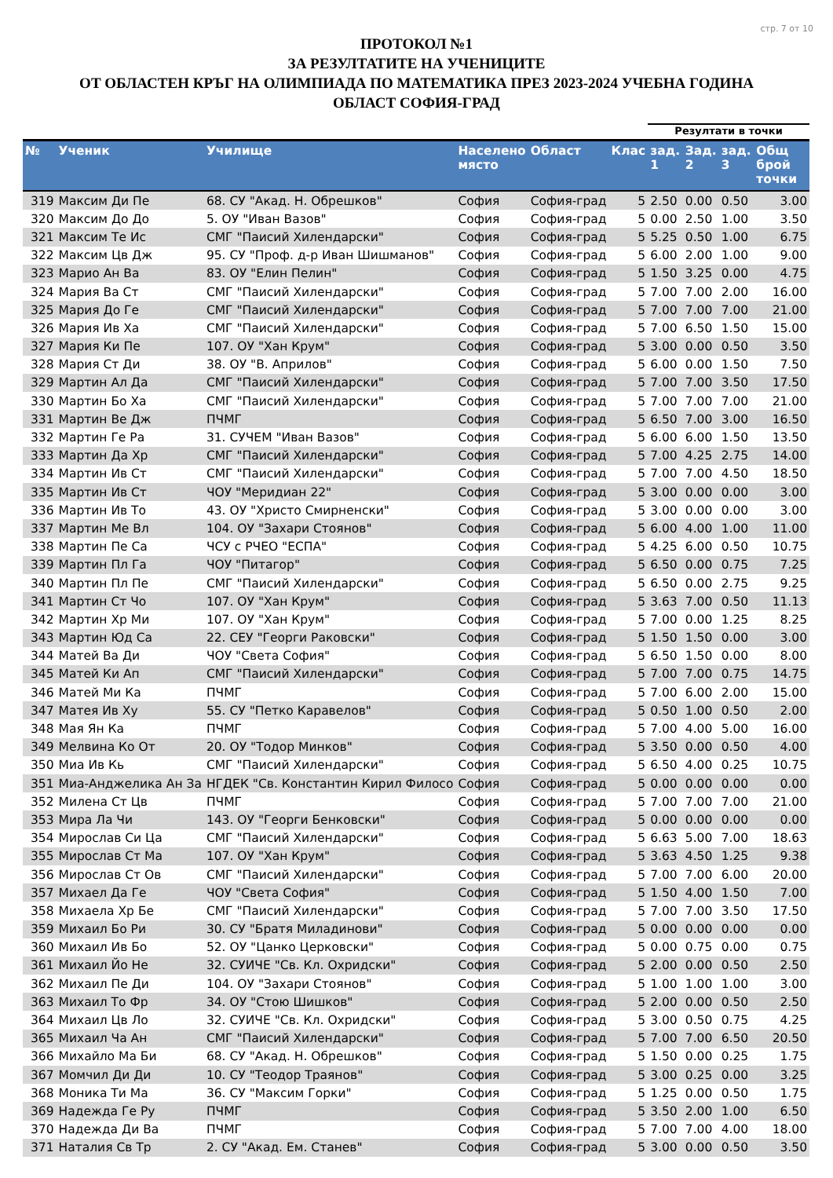стр. 7 от 10
ПРОТОКОЛ №1
ЗА РЕЗУЛТАТИТЕ НА УЧЕНИЦИТЕ
ОТ ОБЛАСТЕН КРЪГ НА ОЛИМПИАДА ПО МАТЕМАТИКА ПРЕЗ 2023-2024 УЧЕБНА ГОДИНА
ОБЛАСТ СОФИЯ-ГРАД
| | | | | | | Резултати в точки | | | |
| --- | --- | --- | --- | --- | --- | --- | --- | --- | --- |
| № | Ученик | Училище | Населено място | Област | Клас | зад. 1 | Зад. 2 | зад. 3 | Общ брой точки |
| 319 | Максим Ди Пе | 68. СУ "Акад. Н. Обрешков" | София | София-град | 5 | 2.50 | 0.00 | 0.50 | 3.00 |
| 320 | Максим До До | 5. ОУ "Иван Вазов" | София | София-град | 5 | 0.00 | 2.50 | 1.00 | 3.50 |
| 321 | Максим Те Ис | СМГ "Паисий Хилендарски" | София | София-град | 5 | 5.25 | 0.50 | 1.00 | 6.75 |
| 322 | Максим Цв Дж | 95. СУ "Проф. д-р Иван Шишманов" | София | София-град | 5 | 6.00 | 2.00 | 1.00 | 9.00 |
| 323 | Марио Ан Ва | 83. ОУ "Елин Пелин" | София | София-град | 5 | 1.50 | 3.25 | 0.00 | 4.75 |
| 324 | Мария Ва Ст | СМГ "Паисий Хилендарски" | София | София-град | 5 | 7.00 | 7.00 | 2.00 | 16.00 |
| 325 | Мария До Ге | СМГ "Паисий Хилендарски" | София | София-град | 5 | 7.00 | 7.00 | 7.00 | 21.00 |
| 326 | Мария Ив Ха | СМГ "Паисий Хилендарски" | София | София-град | 5 | 7.00 | 6.50 | 1.50 | 15.00 |
| 327 | Мария Ки Пе | 107. ОУ "Хан Крум" | София | София-град | 5 | 3.00 | 0.00 | 0.50 | 3.50 |
| 328 | Мария Ст Ди | 38. ОУ "В. Априлов" | София | София-град | 5 | 6.00 | 0.00 | 1.50 | 7.50 |
| 329 | Мартин Ал Да | СМГ "Паисий Хилендарски" | София | София-град | 5 | 7.00 | 7.00 | 3.50 | 17.50 |
| 330 | Мартин Бо Ха | СМГ "Паисий Хилендарски" | София | София-град | 5 | 7.00 | 7.00 | 7.00 | 21.00 |
| 331 | Мартин Ве Дж | ПЧМГ | София | София-град | 5 | 6.50 | 7.00 | 3.00 | 16.50 |
| 332 | Мартин Ге Ра | 31. СУЧЕМ "Иван Вазов" | София | София-град | 5 | 6.00 | 6.00 | 1.50 | 13.50 |
| 333 | Мартин Да Хр | СМГ "Паисий Хилендарски" | София | София-град | 5 | 7.00 | 4.25 | 2.75 | 14.00 |
| 334 | Мартин Ив Ст | СМГ "Паисий Хилендарски" | София | София-град | 5 | 7.00 | 7.00 | 4.50 | 18.50 |
| 335 | Мартин Ив Ст | ЧОУ "Меридиан 22" | София | София-град | 5 | 3.00 | 0.00 | 0.00 | 3.00 |
| 336 | Мартин Ив То | 43. ОУ "Христо Смирненски" | София | София-град | 5 | 3.00 | 0.00 | 0.00 | 3.00 |
| 337 | Мартин Ме Вл | 104. ОУ "Захари Стоянов" | София | София-град | 5 | 6.00 | 4.00 | 1.00 | 11.00 |
| 338 | Мартин Пе Са | ЧСУ с РЧЕО "ЕСПА" | София | София-град | 5 | 4.25 | 6.00 | 0.50 | 10.75 |
| 339 | Мартин Пл Га | ЧОУ "Питагор" | София | София-град | 5 | 6.50 | 0.00 | 0.75 | 7.25 |
| 340 | Мартин Пл Пе | СМГ "Паисий Хилендарски" | София | София-град | 5 | 6.50 | 0.00 | 2.75 | 9.25 |
| 341 | Мартин Ст Чо | 107. ОУ "Хан Крум" | София | София-град | 5 | 3.63 | 7.00 | 0.50 | 11.13 |
| 342 | Мартин Хр Ми | 107. ОУ "Хан Крум" | София | София-град | 5 | 7.00 | 0.00 | 1.25 | 8.25 |
| 343 | Мартин Юд Са | 22. СЕУ "Георги Раковски" | София | София-град | 5 | 1.50 | 1.50 | 0.00 | 3.00 |
| 344 | Матей Ва Ди | ЧОУ "Света София" | София | София-град | 5 | 6.50 | 1.50 | 0.00 | 8.00 |
| 345 | Матей Ки Ап | СМГ "Паисий Хилендарски" | София | София-град | 5 | 7.00 | 7.00 | 0.75 | 14.75 |
| 346 | Матей Ми Ка | ПЧМГ | София | София-град | 5 | 7.00 | 6.00 | 2.00 | 15.00 |
| 347 | Матея Ив Ху | 55. СУ "Петко Каравелов" | София | София-град | 5 | 0.50 | 1.00 | 0.50 | 2.00 |
| 348 | Мая Ян Ка | ПЧМГ | София | София-град | 5 | 7.00 | 4.00 | 5.00 | 16.00 |
| 349 | Мелвина Ко От | 20. ОУ "Тодор Минков" | София | София-град | 5 | 3.50 | 0.00 | 0.50 | 4.00 |
| 350 | Миа Ив Кь | СМГ "Паисий Хилендарски" | София | София-град | 5 | 6.50 | 4.00 | 0.25 | 10.75 |
| 351 | Миа-Анджелика Ан За | НГДЕК "Св. Константин Кирил Филосо | София | София-град | 5 | 0.00 | 0.00 | 0.00 | 0.00 |
| 352 | Милена Ст Цв | ПЧМГ | София | София-град | 5 | 7.00 | 7.00 | 7.00 | 21.00 |
| 353 | Мира Ла Чи | 143. ОУ "Георги Бенковски" | София | София-град | 5 | 0.00 | 0.00 | 0.00 | 0.00 |
| 354 | Мирослав Си Ца | СМГ "Паисий Хилендарски" | София | София-град | 5 | 6.63 | 5.00 | 7.00 | 18.63 |
| 355 | Мирослав Ст Ма | 107. ОУ "Хан Крум" | София | София-град | 5 | 3.63 | 4.50 | 1.25 | 9.38 |
| 356 | Мирослав Ст Ов | СМГ "Паисий Хилендарски" | София | София-град | 5 | 7.00 | 7.00 | 6.00 | 20.00 |
| 357 | Михаел Да Ге | ЧОУ "Света София" | София | София-град | 5 | 1.50 | 4.00 | 1.50 | 7.00 |
| 358 | Михаела Хр Бе | СМГ "Паисий Хилендарски" | София | София-град | 5 | 7.00 | 7.00 | 3.50 | 17.50 |
| 359 | Михаил Бо Ри | 30. СУ "Братя Миладинови" | София | София-град | 5 | 0.00 | 0.00 | 0.00 | 0.00 |
| 360 | Михаил Ив Бо | 52. ОУ "Цанко Церковски" | София | София-град | 5 | 0.00 | 0.75 | 0.00 | 0.75 |
| 361 | Михаил Йо Не | 32. СУИЧЕ "Св. Кл. Охридски" | София | София-град | 5 | 2.00 | 0.00 | 0.50 | 2.50 |
| 362 | Михаил Пе Ди | 104. ОУ "Захари Стоянов" | София | София-град | 5 | 1.00 | 1.00 | 1.00 | 3.00 |
| 363 | Михаил То Фр | 34. ОУ "Стою Шишков" | София | София-град | 5 | 2.00 | 0.00 | 0.50 | 2.50 |
| 364 | Михаил Цв Ло | 32. СУИЧЕ "Св. Кл. Охридски" | София | София-град | 5 | 3.00 | 0.50 | 0.75 | 4.25 |
| 365 | Михаил Ча Ан | СМГ "Паисий Хилендарски" | София | София-град | 5 | 7.00 | 7.00 | 6.50 | 20.50 |
| 366 | Михайло Ма Би | 68. СУ "Акад. Н. Обрешков" | София | София-град | 5 | 1.50 | 0.00 | 0.25 | 1.75 |
| 367 | Момчил Ди Ди | 10. СУ "Теодор Траянов" | София | София-град | 5 | 3.00 | 0.25 | 0.00 | 3.25 |
| 368 | Моника Ти Ма | 36. СУ "Максим Горки" | София | София-град | 5 | 1.25 | 0.00 | 0.50 | 1.75 |
| 369 | Надежда Ге Ру | ПЧМГ | София | София-град | 5 | 3.50 | 2.00 | 1.00 | 6.50 |
| 370 | Надежда Ди Ва | ПЧМГ | София | София-град | 5 | 7.00 | 7.00 | 4.00 | 18.00 |
| 371 | Наталия Св Тр | 2. СУ "Акад. Ем. Станев" | София | София-град | 5 | 3.00 | 0.00 | 0.50 | 3.50 |